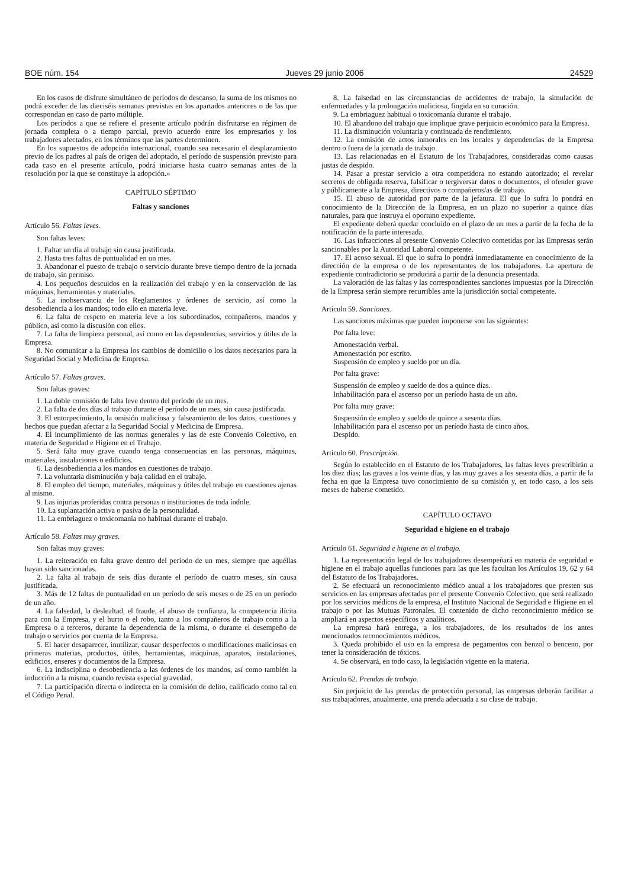BOE núm. 154 Jueves 29 junio 2006 24529
En los casos de disfrute simultáneo de períodos de descanso, la suma de los mismos no podrá exceder de las dieciséis semanas previstas en los apartados anteriores o de las que correspondan en caso de parto múltiple.
Los períodos a que se refiere el presente artículo podrán disfrutarse en régimen de jornada completa o a tiempo parcial, previo acuerdo entre los empresarios y los trabajadores afectados, en los términos que las partes determinen.
En los supuestos de adopción internacional, cuando sea necesario el desplazamiento previo de los padres al país de origen del adoptado, el período de suspensión previsto para cada caso en el presente artículo, podrá iniciarse hasta cuatro semanas antes de la resolución por la que se constituye la adopción.»
CAPÍTULO SÉPTIMO
Faltas y sanciones
Artículo 56. Faltas leves.
Son faltas leves:
1. Faltar un día al trabajo sin causa justificada.
2. Hasta tres faltas de puntualidad en un mes.
3. Abandonar el puesto de trabajo o servicio durante breve tiempo dentro de la jornada de trabajo, sin permiso.
4. Los pequeños descuidos en la realización del trabajo y en la conservación de las máquinas, herramientas y materiales.
5. La inobservancia de los Reglamentos y órdenes de servicio, así como la desobediencia a los mandos; todo ello en materia leve.
6. La falta de respeto en materia leve a los subordinados, compañeros, mandos y público, así como la discusión con ellos.
7. La falta de limpieza personal, así como en las dependencias, servicios y útiles de la Empresa.
8. No comunicar a la Empresa los cambios de domicilio o los datos necesarios para la Seguridad Social y Medicina de Empresa.
Artículo 57. Faltas graves.
Son faltas graves:
1. La doble comisión de falta leve dentro del período de un mes.
2. La falta de dos días al trabajo durante el período de un mes, sin causa justificada.
3. El entorpecimiento, la omisión maliciosa y falseamiento de los datos, cuestiones y hechos que puedan afectar a la Seguridad Social y Medicina de Empresa.
4. El incumplimiento de las normas generales y las de este Convenio Colectivo, en materia de Seguridad e Higiene en el Trabajo.
5. Será falta muy grave cuando tenga consecuencias en las personas, máquinas, materiales, instalaciones o edificios.
6. La desobediencia a los mandos en cuestiones de trabajo.
7. La voluntaria disminución y baja calidad en el trabajo.
8. El empleo del tiempo, materiales, máquinas y útiles del trabajo en cuestiones ajenas al mismo.
9. Las injurias proferidas contra personas o instituciones de toda índole.
10. La suplantación activa o pasiva de la personalidad.
11. La embriaguez o toxicomanía no habitual durante el trabajo.
Artículo 58. Faltas muy graves.
Son faltas muy graves:
1. La reiteración en falta grave dentro del período de un mes, siempre que aquéllas hayan sido sancionadas.
2. La falta al trabajo de seis días durante el período de cuatro meses, sin causa justificada.
3. Más de 12 faltas de puntualidad en un período de seis meses o de 25 en un período de un año.
4. La falsedad, la deslealtad, el fraude, el abuso de confianza, la competencia ilícita para con la Empresa, y el hurto o el robo, tanto a los compañeros de trabajo como a la Empresa o a terceros, durante la dependencia de la misma, o durante el desempeño de trabajo o servicios por cuenta de la Empresa.
5. El hacer desaparecer, inutilizar, causar desperfectos o modificaciones maliciosas en primeras materias, productos, útiles, herramientas, máquinas, aparatos, instalaciones, edificios, enseres y documentos de la Empresa.
6. La indisciplina o desobediencia a las órdenes de los mandos, así como también la inducción a la misma, cuando revista especial gravedad.
7. La participación directa o indirecta en la comisión de delito, calificado como tal en el Código Penal.
8. La falsedad en las circunstancias de accidentes de trabajo, la simulación de enfermedades y la prolongación maliciosa, fingida en su curación.
9. La embriaguez habitual o toxicomanía durante el trabajo.
10. El abandono del trabajo que implique grave perjuicio económico para la Empresa.
11. La disminución voluntaria y continuada de rendimiento.
12. La comisión de actos inmorales en los locales y dependencias de la Empresa dentro o fuera de la jornada de trabajo.
13. Las relacionadas en el Estatuto de los Trabajadores, consideradas como causas justas de despido.
14. Pasar a prestar servicio a otra competidora no estando autorizado; el revelar secretos de obligada reserva, falsificar o tergiversar datos o documentos, el ofender grave y públicamente a la Empresa, directivos o compañeros/as de trabajo.
15. El abuso de autoridad por parte de la jefatura. El que lo sufra lo pondrá en conocimiento de la Dirección de la Empresa, en un plazo no superior a quince días naturales, para que instruya el oportuno expediente.
El expediente deberá quedar concluido en el plazo de un mes a partir de la fecha de la notificación de la parte interesada.
16. Las infracciones al presente Convenio Colectivo cometidas por las Empresas serán sancionables por la Autoridad Laboral competente.
17. El acoso sexual. El que lo sufra lo pondrá inmediatamente en conocimiento de la dirección de la empresa o de los representantes de los trabajadores. La apertura de expediente contradictorio se producirá a partir de la denuncia presentada.
La valoración de las faltas y las correspondientes sanciones impuestas por la Dirección de la Empresa serán siempre recurribles ante la jurisdicción social competente.
Artículo 59. Sanciones.
Las sanciones máximas que pueden imponerse son las siguientes:
Por falta leve:
Amonestación verbal.
Amonestación por escrito.
Suspensión de empleo y sueldo por un día.
Por falta grave:
Suspensión de empleo y sueldo de dos a quince días.
Inhabilitación para el ascenso por un período hasta de un año.
Por falta muy grave:
Suspensión de empleo y sueldo de quince a sesenta días.
Inhabilitación para el ascenso por un período hasta de cinco años.
Despido.
Artículo 60. Prescripción.
Según lo establecido en el Estatuto de los Trabajadores, las faltas leves prescribirán a los diez días; las graves a los veinte días, y las muy graves a los sesenta días, a partir de la fecha en que la Empresa tuvo conocimiento de su comisión y, en todo caso, a los seis meses de haberse cometido.
CAPÍTULO OCTAVO
Seguridad e higiene en el trabajo
Artículo 61. Seguridad e higiene en el trabajo.
1. La representación legal de los trabajadores desempeñará en materia de seguridad e higiene en el trabajo aquellas funciones para las que les facultan los Artículos 19, 62 y 64 del Estatuto de los Trabajadores.
2. Se efectuará un reconocimiento médico anual a los trabajadores que presten sus servicios en las empresas afectadas por el presente Convenio Colectivo, que será realizado por los servicios médicos de la empresa, el Instituto Nacional de Seguridad e Higiene en el trabajo o por las Mutuas Patronales. El contenido de dicho reconocimiento médico se ampliará en aspectos específicos y analíticos.
La empresa hará entrega, a los trabajadores, de los resultados de los antes mencionados reconocimientos médicos.
3. Queda prohibido el uso en la empresa de pegamentos con benzol o benceno, por tener la consideración de tóxicos.
4. Se observará, en todo caso, la legislación vigente en la materia.
Artículo 62. Prendas de trabajo.
Sin perjuicio de las prendas de protección personal, las empresas deberán facilitar a sus trabajadores, anualmente, una prenda adecuada a su clase de trabajo.